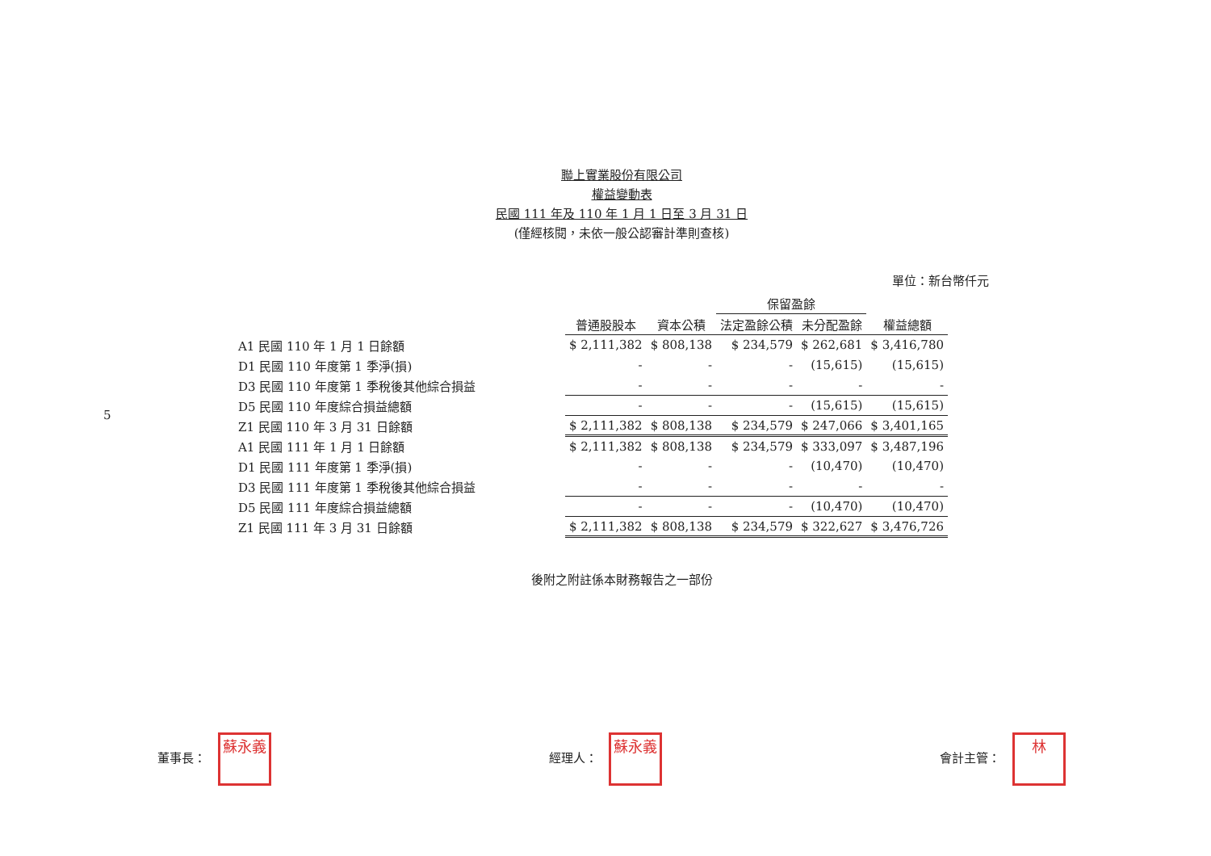5
聯上實業股份有限公司
權益變動表
民國 111 年及 110 年 1 月 1 日至 3 月 31 日
(僅經核閱，未依一般公認審計準則查核)
單位：新台幣仟元
| | | | 保留盈餘 | | |
| --- | --- | --- | --- | --- | --- |
| | 普通股股本 | 資本公積 | 法定盈餘公積 | 未分配盈餘 | 權益總額 |
| A1 民國 110 年 1 月 1 日餘額 | $ 2,111,382 | $ 808,138 | $ 234,579 | $ 262,681 | $ 3,416,780 |
| D1 民國 110 年度第 1 季淨(損) | - | - | - | (15,615) | (15,615) |
| D3 民國 110 年度第 1 季稅後其他綜合損益 | - | - | - | - | - |
| D5 民國 110 年度綜合損益總額 | - | - | - | (15,615) | (15,615) |
| Z1 民國 110 年 3 月 31 日餘額 | $ 2,111,382 | $ 808,138 | $ 234,579 | $ 247,066 | $ 3,401,165 |
| A1 民國 111 年 1 月 1 日餘額 | $ 2,111,382 | $ 808,138 | $ 234,579 | $ 333,097 | $ 3,487,196 |
| D1 民國 111 年度第 1 季淨(損) | - | - | - | (10,470) | (10,470) |
| D3 民國 111 年度第 1 季稅後其他綜合損益 | - | - | - | - | - |
| D5 民國 111 年度綜合損益總額 | - | - | - | (10,470) | (10,470) |
| Z1 民國 111 年 3 月 31 日餘額 | $ 2,111,382 | $ 808,138 | $ 234,579 | $ 322,627 | $ 3,476,726 |
後附之附註係本財務報告之一部份
董事長： 蘇永義
經理人： 蘇永義
會計主管： 林